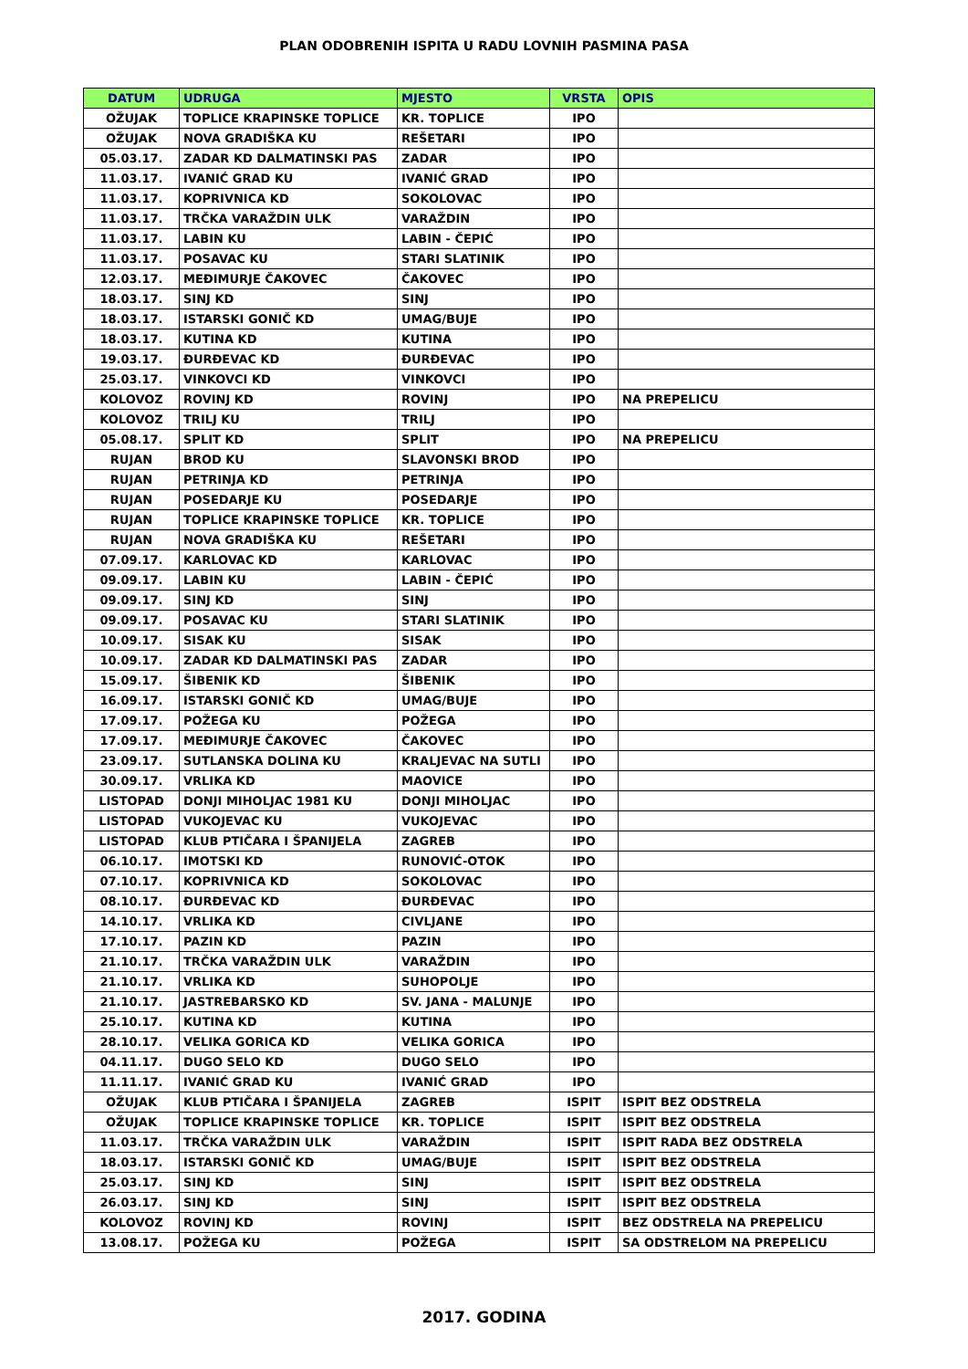PLAN ODOBRENIH ISPITA U RADU LOVNIH PASMINA PASA
| DATUM | UDRUGA | MJESTO | VRSTA | OPIS |
| --- | --- | --- | --- | --- |
| OŽUJAK | TOPLICE KRAPINSKE TOPLICE | KR. TOPLICE | IPO | |
| OŽUJAK | NOVA GRADIŠKA KU | REŠETARI | IPO | |
| 05.03.17. | ZADAR KD DALMATINSKI PAS | ZADAR | IPO | |
| 11.03.17. | IVANIĆ GRAD KU | IVANIĆ GRAD | IPO | |
| 11.03.17. | KOPRIVNICA KD | SOKOLOVAC | IPO | |
| 11.03.17. | TRČKA VARAŽDIN ULK | VARAŽDIN | IPO | |
| 11.03.17. | LABIN KU | LABIN - ČEPIĆ | IPO | |
| 11.03.17. | POSAVAC KU | STARI SLATINIK | IPO | |
| 12.03.17. | MEĐIMURJE ČAKOVEC | ČAKOVEC | IPO | |
| 18.03.17. | SINJ KD | SINJ | IPO | |
| 18.03.17. | ISTARSKI GONIČ KD | UMAG/BUJE | IPO | |
| 18.03.17. | KUTINA KD | KUTINA | IPO | |
| 19.03.17. | ĐURĐEVAC KD | ĐURĐEVAC | IPO | |
| 25.03.17. | VINKOVCI KD | VINKOVCI | IPO | |
| KOLOVOZ | ROVINJ KD | ROVINJ | IPO | NA PREPELICU |
| KOLOVOZ | TRILJ KU | TRILJ | IPO | |
| 05.08.17. | SPLIT KD | SPLIT | IPO | NA PREPELICU |
| RUJAN | BROD KU | SLAVONSKI BROD | IPO | |
| RUJAN | PETRINJA KD | PETRINJA | IPO | |
| RUJAN | POSEDARJE KU | POSEDARJE | IPO | |
| RUJAN | TOPLICE KRAPINSKE TOPLICE | KR. TOPLICE | IPO | |
| RUJAN | NOVA GRADIŠKA KU | REŠETARI | IPO | |
| 07.09.17. | KARLOVAC KD | KARLOVAC | IPO | |
| 09.09.17. | LABIN KU | LABIN - ČEPIĆ | IPO | |
| 09.09.17. | SINJ KD | SINJ | IPO | |
| 09.09.17. | POSAVAC KU | STARI SLATINIK | IPO | |
| 10.09.17. | SISAK KU | SISAK | IPO | |
| 10.09.17. | ZADAR KD DALMATINSKI PAS | ZADAR | IPO | |
| 15.09.17. | ŠIBENIK KD | ŠIBENIK | IPO | |
| 16.09.17. | ISTARSKI GONIČ KD | UMAG/BUJE | IPO | |
| 17.09.17. | POŽEGA KU | POŽEGA | IPO | |
| 17.09.17. | MEĐIMURJE ČAKOVEC | ČAKOVEC | IPO | |
| 23.09.17. | SUTLANSKA DOLINA KU | KRALJEVAC NA SUTLI | IPO | |
| 30.09.17. | VRLIKA KD | MAOVICE | IPO | |
| LISTOPAD | DONJI MIHOLJAC 1981 KU | DONJI MIHOLJAC | IPO | |
| LISTOPAD | VUKOJEVAC KU | VUKOJEVAC | IPO | |
| LISTOPAD | KLUB PTIČARA I ŠPANIJELA | ZAGREB | IPO | |
| 06.10.17. | IMOTSKI KD | RUNOVIĆ-OTOK | IPO | |
| 07.10.17. | KOPRIVNICA KD | SOKOLOVAC | IPO | |
| 08.10.17. | ĐURĐEVAC KD | ĐURĐEVAC | IPO | |
| 14.10.17. | VRLIKA KD | CIVLJANE | IPO | |
| 17.10.17. | PAZIN KD | PAZIN | IPO | |
| 21.10.17. | TRČKA VARAŽDIN ULK | VARAŽDIN | IPO | |
| 21.10.17. | VRLIKA KD | SUHOPOLJE | IPO | |
| 21.10.17. | JASTREBARSKO KD | SV. JANA - MALUNJE | IPO | |
| 25.10.17. | KUTINA KD | KUTINA | IPO | |
| 28.10.17. | VELIKA GORICA KD | VELIKA GORICA | IPO | |
| 04.11.17. | DUGO SELO KD | DUGO SELO | IPO | |
| 11.11.17. | IVANIĆ GRAD KU | IVANIĆ GRAD | IPO | |
| OŽUJAK | KLUB PTIČARA I ŠPANIJELA | ZAGREB | ISPIT | ISPIT BEZ ODSTRELA |
| OŽUJAK | TOPLICE KRAPINSKE TOPLICE | KR. TOPLICE | ISPIT | ISPIT BEZ ODSTRELA |
| 11.03.17. | TRČKA VARAŽDIN ULK | VARAŽDIN | ISPIT | ISPIT RADA BEZ ODSTRELA |
| 18.03.17. | ISTARSKI GONIČ KD | UMAG/BUJE | ISPIT | ISPIT BEZ ODSTRELA |
| 25.03.17. | SINJ KD | SINJ | ISPIT | ISPIT BEZ ODSTRELA |
| 26.03.17. | SINJ KD | SINJ | ISPIT | ISPIT BEZ ODSTRELA |
| KOLOVOZ | ROVINJ KD | ROVINJ | ISPIT | BEZ ODSTRELA NA PREPELICU |
| 13.08.17. | POŽEGA KU | POŽEGA | ISPIT | SA ODSTRELOM NA PREPELICU |
2017. GODINA